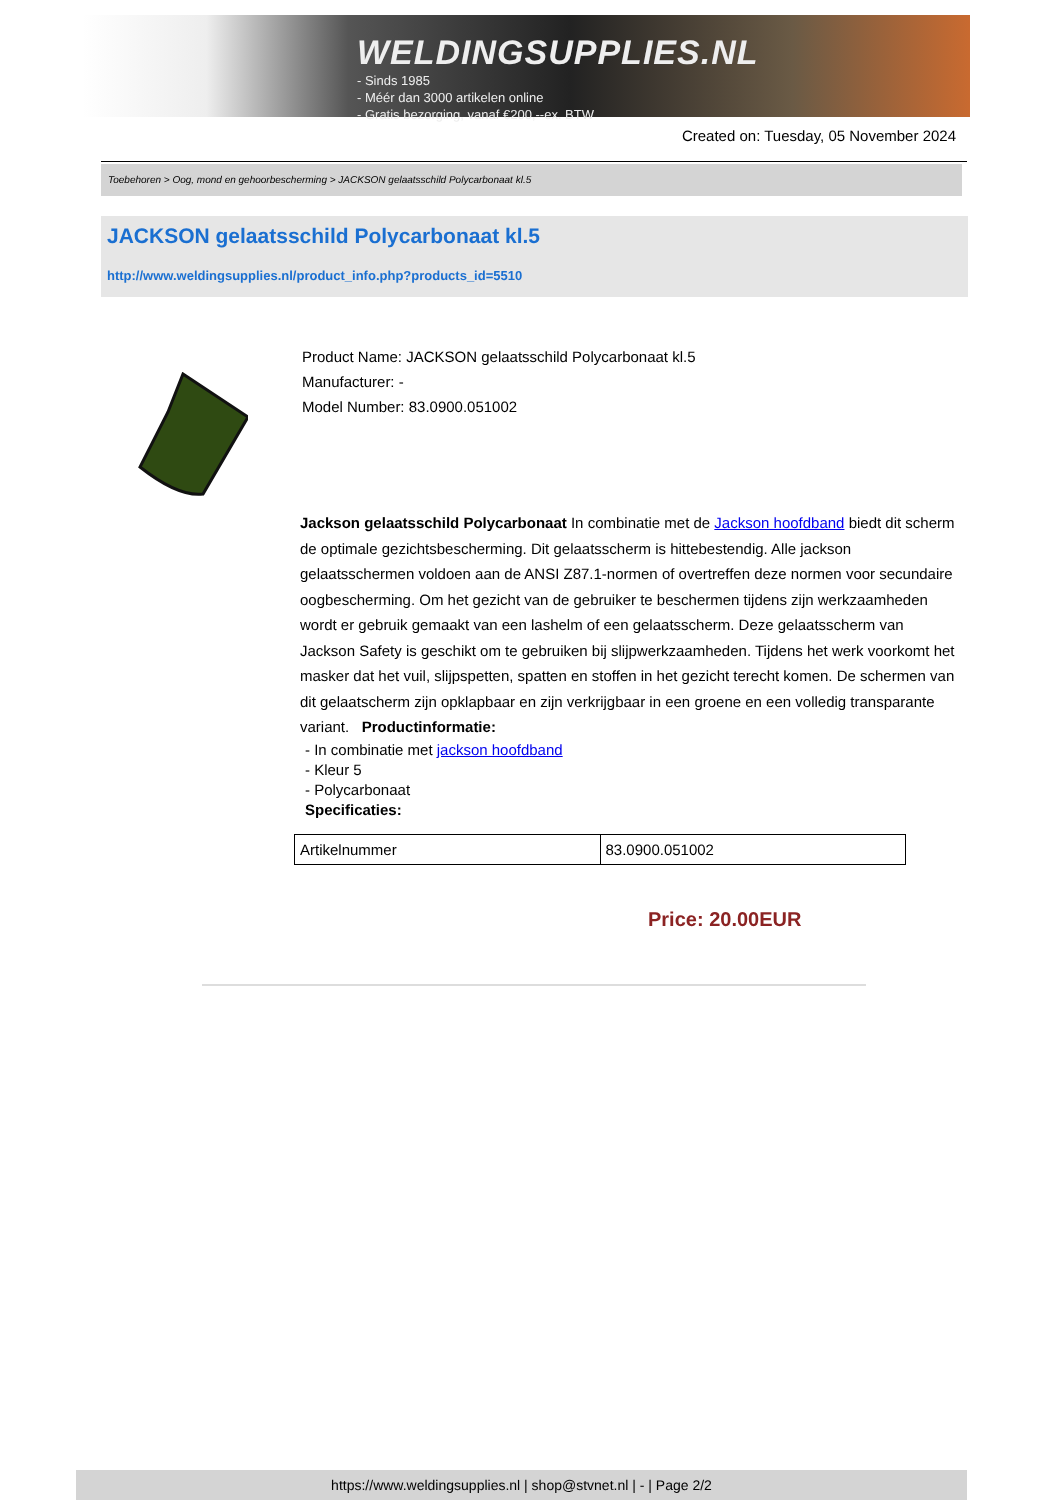WELDINGSUPPLIES.NL
- Sinds 1985
- Méér dan 3000 artikelen online
- Gratis bezorging, vanaf €200,--ex. BTW
Created on: Tuesday, 05 November 2024
Toebehoren > Oog, mond en gehoorbescherming > JACKSON gelaatsschild Polycarbonaat kl.5
JACKSON gelaatsschild Polycarbonaat kl.5
http://www.weldingsupplies.nl/product_info.php?products_id=5510
Product Name: JACKSON gelaatsschild Polycarbonaat kl.5
Manufacturer: -
Model Number: 83.0900.051002
Jackson gelaatsschild Polycarbonaat In combinatie met de Jackson hoofdband biedt dit scherm de optimale gezichtsbescherming. Dit gelaatsscherm is hittebestendig. Alle jackson gelaatsschermen voldoen aan de ANSI Z87.1-normen of overtreffen deze normen voor secundaire oogbescherming. Om het gezicht van de gebruiker te beschermen tijdens zijn werkzaamheden wordt er gebruik gemaakt van een lashelm of een gelaatsscherm. Deze gelaatsscherm van Jackson Safety is geschikt om te gebruiken bij slijpwerkzaamheden. Tijdens het werk voorkomt het masker dat het vuil, slijpspetten, spatten en stoffen in het gezicht terecht komen. De schermen van dit gelaatscherm zijn opklapbaar en zijn verkrijgbaar in een groene en een volledig transparante variant. Productinformatie:
- In combinatie met jackson hoofdband
- Kleur 5
- Polycarbonaat
Specificaties:
| Artikelnummer | 83.0900.051002 |
Price: 20.00EUR
https://www.weldingsupplies.nl | shop@stvnet.nl | - | Page 2/2